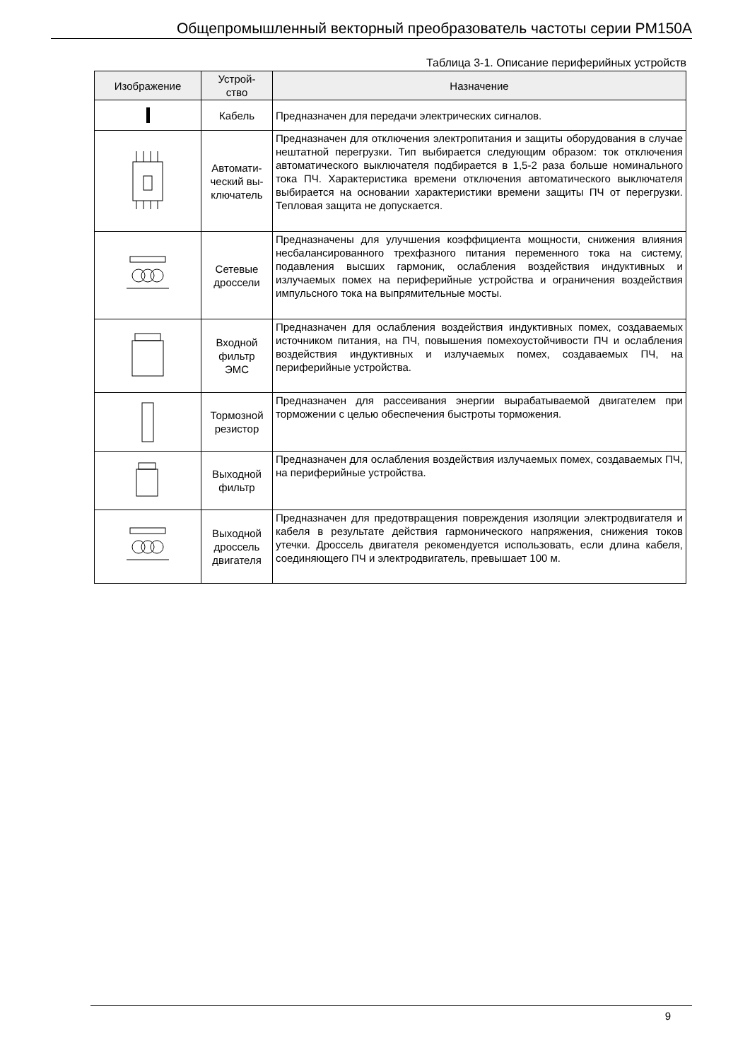Общепромышленный векторный преобразователь частоты серии PM150A
Таблица 3-1. Описание периферийных устройств
| Изображение | Устрой- ство | Назначение |
| --- | --- | --- |
| | Кабель | Предназначен для передачи электрических сигналов. |
| | Автомати- ческий вы- ключатель | Предназначен для отключения электропитания и защиты оборудования в случае нештатной перегрузки. Тип выбирается следующим образом: ток отключения автоматического выключателя подбирается в 1,5-2 раза больше номинального тока ПЧ. Характеристика времени отключения автоматического выключателя выбирается на основании характеристики времени защиты ПЧ от перегрузки. Тепловая защита не допускается. |
| | Сетевые дроссели | Предназначены для улучшения коэффициента мощности, снижения влияния несбалансированного трехфазного питания переменного тока на систему, подавления высших гармоник, ослабления воздействия индуктивных и излучаемых помех на периферийные устройства и ограничения воздействия импульсного тока на выпрямительные мосты. |
| | Входной фильтр ЭМС | Предназначен для ослабления воздействия индуктивных помех, создаваемых источником питания, на ПЧ, повышения помехоустойчивости ПЧ и ослабления воздействия индуктивных и излучаемых помех, создаваемых ПЧ, на периферийные устройства. |
| | Тормозной резистор | Предназначен для рассеивания энергии вырабатываемой двигателем при торможении с целью обеспечения быстроты торможения. |
| | Выходной фильтр | Предназначен для ослабления воздействия излучаемых помех, создаваемых ПЧ, на периферийные устройства. |
| | Выходной дроссель двигателя | Предназначен для предотвращения повреждения изоляции электродвигателя и кабеля в результате действия гармонического напряжения, снижения токов утечки. Дроссель двигателя рекомендуется использовать, если длина кабеля, соединяющего ПЧ и электродвигатель, превышает 100 м. |
9